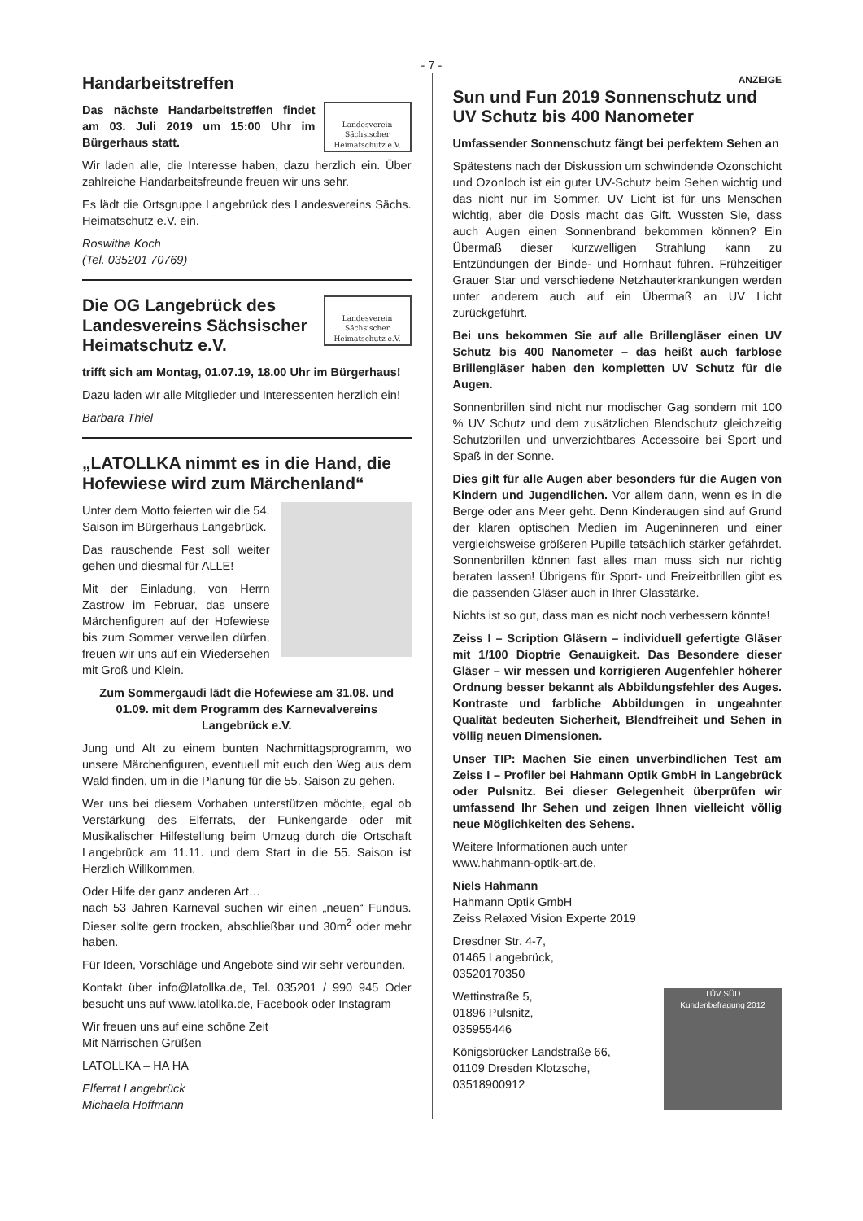- 7 -
Handarbeitstreffen
Landesverein Sächsischer Heimatschutz e.V.
Das nächste Handarbeitstreffen findet am 03. Juli 2019 um 15:00 Uhr im Bürgerhaus statt.
Wir laden alle, die Interesse haben, dazu herzlich ein. Über zahlreiche Handarbeitsfreunde freuen wir uns sehr.
Es lädt die Ortsgruppe Langebrück des Landesvereins Sächs. Heimatschutz e.V. ein.
Roswitha Koch
(Tel. 035201 70769)
Landesverein Sächsischer Heimatschutz e.V.
Die OG Langebrück des Landesvereins Sächsischer Heimatschutz e.V.
trifft sich am Montag, 01.07.19, 18.00 Uhr im Bürgerhaus!
Dazu laden wir alle Mitglieder und Interessenten herzlich ein!
Barbara Thiel
„LATOLLKA nimmt es in die Hand, die Hofewiese wird zum Märchenland“
Unter dem Motto feierten wir die 54. Saison im Bürgerhaus Langebrück.
Das rauschende Fest soll weiter gehen und diesmal für ALLE!
Mit der Einladung, von Herrn Zastrow im Februar, das unsere Märchenfiguren auf der Hofewiese bis zum Sommer verweilen dürfen, freuen wir uns auf ein Wiedersehen mit Groß und Klein.
Zum Sommergaudi lädt die Hofewiese am 31.08. und 01.09. mit dem Programm des Karnevalvereins Langebrück e.V.
Jung und Alt zu einem bunten Nachmittagsprogramm, wo unsere Märchenfiguren, eventuell mit euch den Weg aus dem Wald finden, um in die Planung für die 55. Saison zu gehen.
Wer uns bei diesem Vorhaben unterstützen möchte, egal ob Verstärkung des Elferrats, der Funkengarde oder mit Musikalischer Hilfestellung beim Umzug durch die Ortschaft Langebrück am 11.11. und dem Start in die 55. Saison ist Herzlich Willkommen.
Oder Hilfe der ganz anderen Art…
nach 53 Jahren Karneval suchen wir einen „neuen“ Fundus. Dieser sollte gern trocken, abschließbar und 30m<sup>2</sup> oder mehr haben.
Für Ideen, Vorschläge und Angebote sind wir sehr verbunden.
Kontakt über info@latollka.de, Tel. 035201 / 990 945 Oder besucht uns auf www.latollka.de, Facebook oder Instagram
Wir freuen uns auf eine schöne Zeit
Mit Närrischen Grüßen
LATOLLKA – HA HA
Elferrat Langebrück
Michaela Hoffmann
ANZEIGE
Sun und Fun 2019 Sonnenschutz und UV Schutz bis 400 Nanometer
Umfassender Sonnenschutz fängt bei perfektem Sehen an
Spätestens nach der Diskussion um schwindende Ozonschicht und Ozonloch ist ein guter UV-Schutz beim Sehen wichtig und das nicht nur im Sommer. UV Licht ist für uns Menschen wichtig, aber die Dosis macht das Gift. Wussten Sie, dass auch Augen einen Sonnenbrand bekommen können? Ein Übermaß dieser kurzwelligen Strahlung kann zu Entzündungen der Binde- und Hornhaut führen. Frühzeitiger Grauer Star und verschiedene Netzhauterkrankungen werden unter anderem auch auf ein Übermaß an UV Licht zurückgeführt.
Bei uns bekommen Sie auf alle Brillengläser einen UV Schutz bis 400 Nanometer – das heißt auch farblose Brillengläser haben den kompletten UV Schutz für die Augen.
Sonnenbrillen sind nicht nur modischer Gag sondern mit 100 % UV Schutz und dem zusätzlichen Blendschutz gleichzeitig Schutzbrillen und unverzichtbares Accessoire bei Sport und Spaß in der Sonne.
Dies gilt für alle Augen aber besonders für die Augen von Kindern und Jugendlichen. Vor allem dann, wenn es in die Berge oder ans Meer geht. Denn Kinderaugen sind auf Grund der klaren optischen Medien im Augeninneren und einer vergleichsweise größeren Pupille tatsächlich stärker gefährdet. Sonnenbrillen können fast alles man muss sich nur richtig beraten lassen! Übrigens für Sport- und Freizeitbrillen gibt es die passenden Gläser auch in Ihrer Glasstärke.
Nichts ist so gut, dass man es nicht noch verbessern könnte!
Zeiss I – Scription Gläsern – individuell gefertigte Gläser mit 1/100 Dioptrie Genauigkeit. Das Besondere dieser Gläser – wir messen und korrigieren Augenfehler höherer Ordnung besser bekannt als Abbildungsfehler des Auges. Kontraste und farbliche Abbildungen in ungeahnter Qualität bedeuten Sicherheit, Blendfreiheit und Sehen in völlig neuen Dimensionen.
Unser TIP: Machen Sie einen unverbindlichen Test am Zeiss I – Profiler bei Hahmann Optik GmbH in Langebrück oder Pulsnitz. Bei dieser Gelegenheit überprüfen wir umfassend Ihr Sehen und zeigen Ihnen vielleicht völlig neue Möglichkeiten des Sehens.
Weitere Informationen auch unter
www.hahmann-optik-art.de.
Niels Hahmann
Hahmann Optik GmbH
Zeiss Relaxed Vision Experte 2019
Dresdner Str. 4-7,
01465 Langebrück,
03520170350
TÜV SÜD
Kundenbefragung 2012
Wettinstraße 5,
01896 Pulsnitz,
035955446
Königsbrücker Landstraße 66,
01109 Dresden Klotzsche,
03518900912